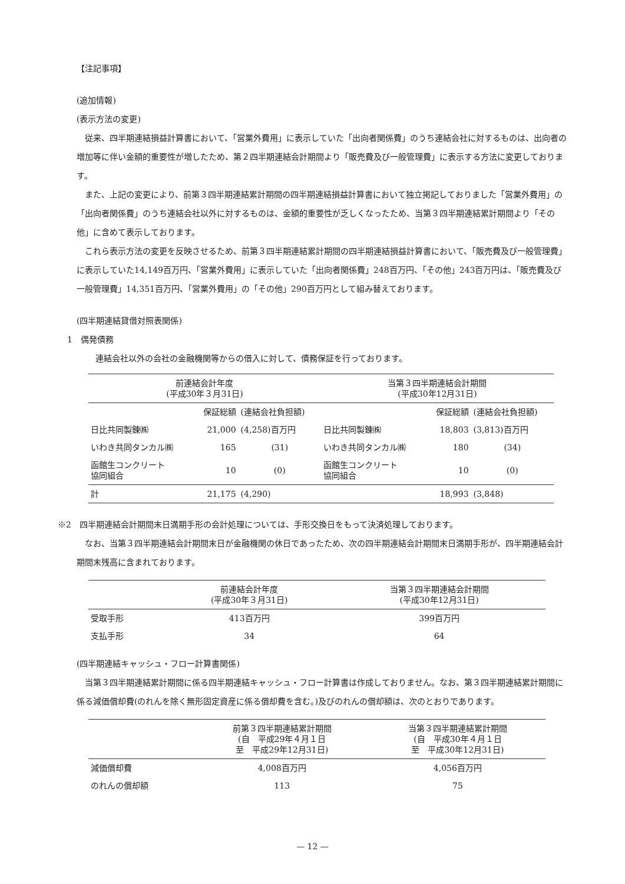【注記事項】
(追加情報)
(表示方法の変更)
従来、四半期連結損益計算書において、「営業外費用」に表示していた「出向者関係費」のうち連結会社に対するものは、出向者の増加等に伴い金額的重要性が増したため、第２四半期連結会計期間より「販売費及び一般管理費」に表示する方法に変更しております。
また、上記の変更により、前第３四半期連結累計期間の四半期連結損益計算書において独立掲記しておりました「営業外費用」の「出向者関係費」のうち連結会社以外に対するものは、金額的重要性が乏しくなったため、当第３四半期連結累計期間より「その他」に含めて表示しております。
これら表示方法の変更を反映させるため、前第３四半期連結累計期間の四半期連結損益計算書において、「販売費及び一般管理費」に表示していた14,149百万円、「営業外費用」に表示していた「出向者関係費」248百万円、「その他」243百万円は、「販売費及び一般管理費」14,351百万円、「営業外費用」の「その他」290百万円として組み替えております。
(四半期連結貸借対照表関係)
1　偶発債務
連結会社以外の会社の金融機関等からの借入に対して、債務保証を行っております。
| 前連結会計年度 (平成30年３月31日) | | | 当第３四半期連結会計期間 (平成30年12月31日) | | |
| --- | --- | --- | --- | --- | --- |
| | 保証総額 | (連結会社負担額) | | 保証総額 | (連結会社負担額) |
| 日比共同製錬㈱ | 21,000 | (4,258)百万円 | 日比共同製錬㈱ | 18,803 | (3,813)百万円 |
| いわき共同タンカル㈱ | 165 | (31) | いわき共同タンカル㈱ | 180 | (34) |
| 函館生コンクリート 協同組合 | 10 | (0) | 函館生コンクリート 協同組合 | 10 | (0) |
| 計 | 21,175 | (4,290) | | 18,993 | (3,848) |
※2　四半期連結会計期間末日満期手形の会計処理については、手形交換日をもって決済処理しております。
なお、当第３四半期連結会計期間末日が金融機関の休日であったため、次の四半期連結会計期間末日満期手形が、四半期連結会計期間末残高に含まれております。
| | 前連結会計年度 (平成30年３月31日) | 当第３四半期連結会計期間 (平成30年12月31日) |
| --- | --- | --- |
| 受取手形 | 413百万円 | 399百万円 |
| 支払手形 | 34 | 64 |
(四半期連結キャッシュ・フロー計算書関係)
当第３四半期連結累計期間に係る四半期連結キャッシュ・フロー計算書は作成しておりません。なお、第３四半期連結累計期間に係る減価償却費(のれんを除く無形固定資産に係る償却費を含む。)及びのれんの償却額は、次のとおりであります。
| | 前第３四半期連結累計期間 (自 平成29年４月１日 至 平成29年12月31日) | 当第３四半期連結累計期間 (自 平成30年４月１日 至 平成30年12月31日) |
| --- | --- | --- |
| 減価償却費 | 4,008百万円 | 4,056百万円 |
| のれんの償却額 | 113 | 75 |
— 12 —